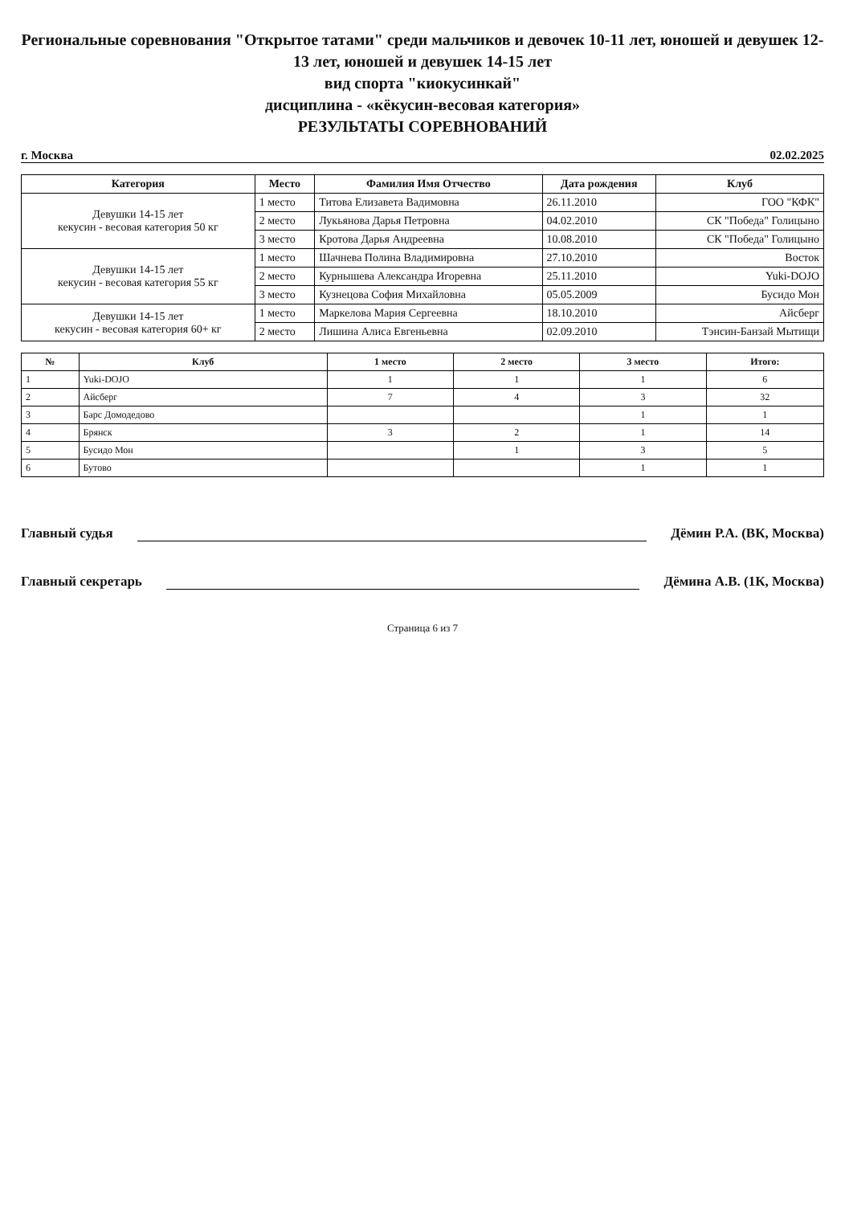Региональные соревнования "Открытое татами" среди мальчиков и девочек 10-11 лет, юношей и девушек 12-13 лет, юношей и девушек 14-15 лет
вид спорта "киокусинкай"
дисциплина - «кёкусин-весовая категория»
РЕЗУЛЬТАТЫ СОРЕВНОВАНИЙ
г. Москва 02.02.2025
| Категория | Место | Фамилия Имя Отчество | Дата рождения | Клуб |
| --- | --- | --- | --- | --- |
| Девушки 14-15 лет кекусин - весовая категория 50 кг | 1 место | Титова Елизавета Вадимовна | 26.11.2010 | ГОО "КФК" |
| | 2 место | Лукьянова Дарья Петровна | 04.02.2010 | СК "Победа" Голицыно |
| | 3 место | Кротова Дарья Андреевна | 10.08.2010 | СК "Победа" Голицыно |
| Девушки 14-15 лет кекусин - весовая категория 55 кг | 1 место | Шачнева Полина Владимировна | 27.10.2010 | Восток |
| | 2 место | Курнышева Александра Игоревна | 25.11.2010 | Yuki-DOJO |
| | 3 место | Кузнецова София Михайловна | 05.05.2009 | Бусидо Мон |
| Девушки 14-15 лет кекусин - весовая категория 60+ кг | 1 место | Маркелова Мария Сергеевна | 18.10.2010 | Айсберг |
| | 2 место | Лишина Алиса Евгеньевна | 02.09.2010 | Тэнсин-Банзай Мытищи |
| № | Клуб | 1 место | 2 место | 3 место | Итого: |
| --- | --- | --- | --- | --- | --- |
| 1 | Yuki-DOJO | 1 | 1 | 1 | 6 |
| 2 | Айсберг | 7 | 4 | 3 | 32 |
| 3 | Барс Домодедово | | | 1 | 1 |
| 4 | Брянск | 3 | 2 | 1 | 14 |
| 5 | Бусидо Мон | | 1 | 3 | 5 |
| 6 | Бутово | | | 1 | 1 |
Главный судья Дёмин Р.А. (ВК, Москва)
Главный секретарь Дёмина А.В. (1К, Москва)
Страница 6 из 7